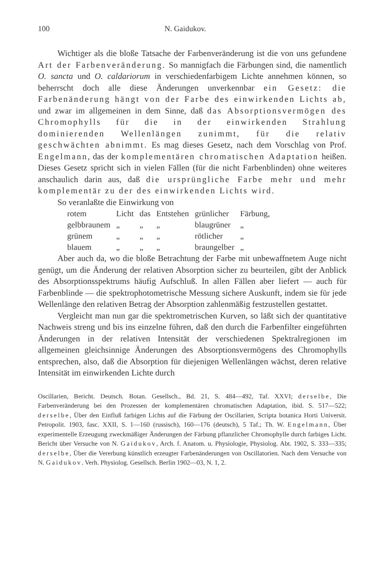100 N. Gaidukov.
Wichtiger als die bloße Tatsache der Farbenveränderung ist die von uns gefundene Art der Farbenveränderung. So mannigfach die Färbungen sind, die namentlich O. sancta und O. caldariorum in verschiedenfarbigem Lichte annehmen können, so beherrscht doch alle diese Änderungen unverkennbar ein Gesetz: die Farbenänderung hängt von der Farbe des einwirkenden Lichts ab, und zwar im allgemeinen in dem Sinne, daß das Absorptionsvermögen des Chromophylls für die in der einwirkenden Strahlung dominierenden Wellenlängen zunimmt, für die relativ geschwächten abnimmt. Es mag dieses Gesetz, nach dem Vorschlag von Prof. Engelmann, das der komplementären chromatischen Adaptation heißen. Dieses Gesetz spricht sich in vielen Fällen (für die nicht Farbenblinden) ohne weiteres anschaulich darin aus, daß die ursprüngliche Farbe mehr und mehr komplementär zu der des einwirkenden Lichts wird.
So veranlaßte die Einwirkung von
| rotem | Licht | das | Entstehen | grünlicher | Färbung, |
| gelbbraunem | „ | „ | „ | blaugrüner | „ |
| grünem | „ | „ | „ | rötlicher | „ |
| blauem | „ | „ | „ | braungelber | „ |
Aber auch da, wo die bloße Betrachtung der Farbe mit unbewaffnetem Auge nicht genügt, um die Änderung der relativen Absorption sicher zu beurteilen, gibt der Anblick des Absorptionsspektrums häufig Aufschluß. In allen Fällen aber liefert — auch für Farbenblinde — die spektrophotometrische Messung sichere Auskunft, indem sie für jede Wellenlänge den relativen Betrag der Absorption zahlenmäßig festzustellen gestattet.
Vergleicht man nun gar die spektrometrischen Kurven, so läßt sich der quantitative Nachweis streng und bis ins einzelne führen, daß den durch die Farbenfilter eingeführten Änderungen in der relativen Intensität der verschiedenen Spektralregionen im allgemeinen gleichsinnige Änderungen des Absorptionsvermögens des Chromophylls entsprechen, also, daß die Absorption für diejenigen Wellenlängen wächst, deren relative Intensität im einwirkenden Lichte durch
Oscillarien, Bericht. Deutsch. Botan. Gesellsch., Bd. 21, S. 484—492, Taf. XXVI; derselbe, Die Farbenveränderung bei den Prozessen der komplementären chromatischen Adaptation, ibid. S. 517—522; derselbe, Über den Einfluß farbigen Lichts auf die Färbung der Oscillarien, Scripta botanica Horti Universit. Petropolit. 1903, fasc. XXII, S. 1—160 (russisch), 160—176 (deutsch), 5 Taf.; Th. W. Engelmann, Über experimentelle Erzeugung zweckmäßiger Änderungen der Färbung pflanzlicher Chromophylle durch farbiges Licht. Bericht über Versuche von N. Gaidukov, Arch. f. Anatom. u. Physiologie, Physiolog. Abt. 1902, S. 333—335; derselbe, Über die Vererbung künstlich erzeugter Farbenänderungen von Oscillatorien. Nach dem Versuche von N. Gaidukov. Verh. Physiolog. Gesellsch. Berlin 1902—03, N. 1, 2.